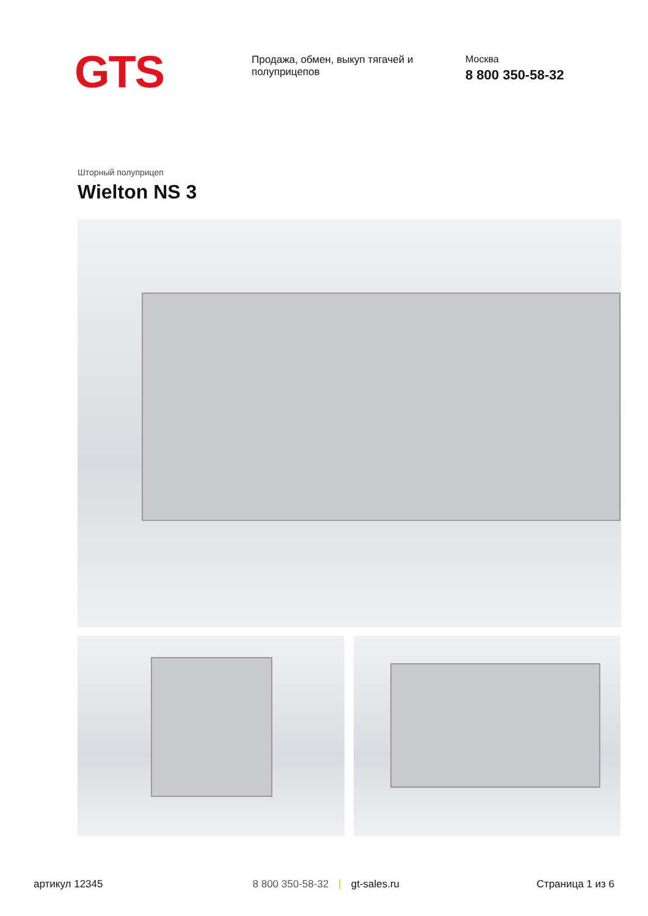GTS
Продажа, обмен, выкуп тягачей и полуприцепов
Москва
8 800 350-58-32
Шторный полуприцеп
Wielton NS 3
артикул 12345 8 800 350-58-32 | gt-sales.ru Страница 1 из 6